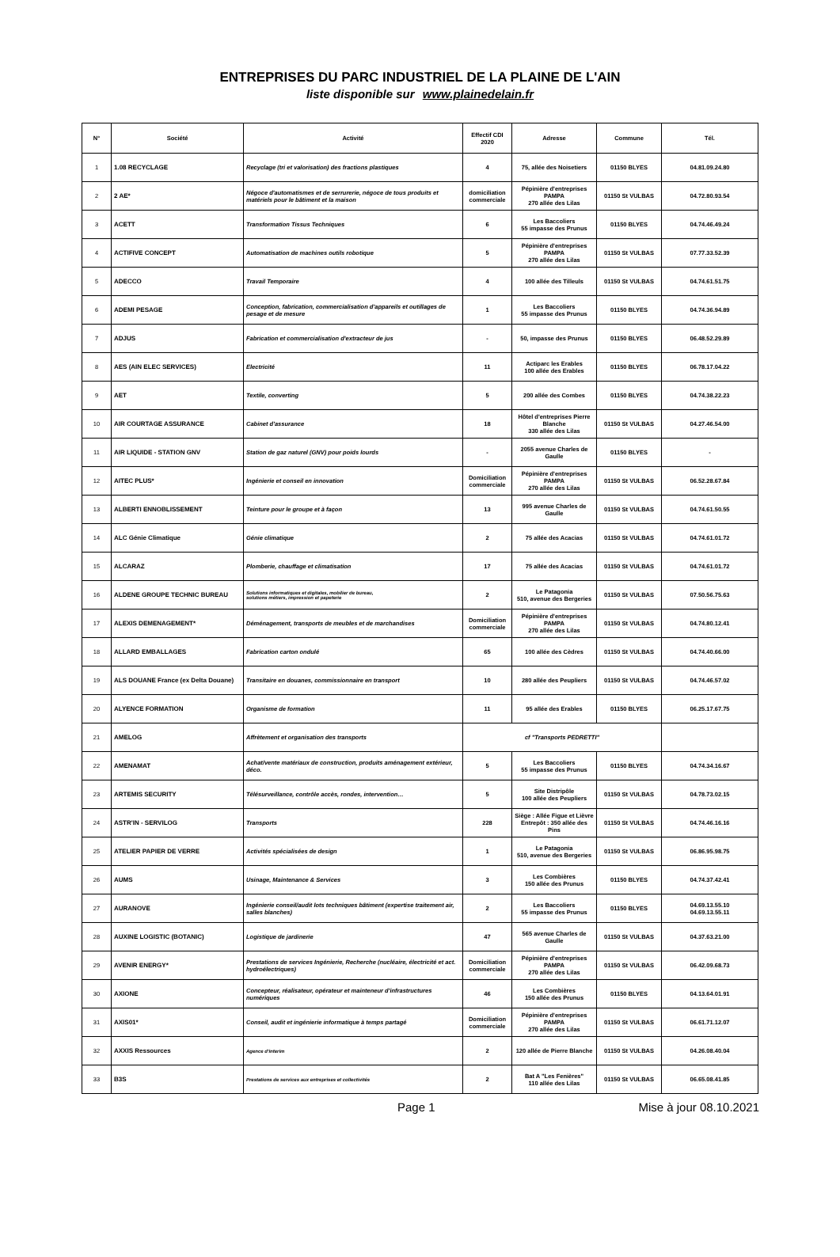ENTREPRISES DU PARC INDUSTRIEL DE LA PLAINE DE L'AIN
liste disponible sur www.plainedelain.fr
| N° | Société | Activité | Effectif CDI 2020 | Adresse | Commune | Tél. |
| --- | --- | --- | --- | --- | --- | --- |
| 1 | 1.08 RECYCLAGE | Recyclage (tri et valorisation) des fractions plastiques | 4 | 75, allée des Noisetiers | 01150 BLYES | 04.81.09.24.80 |
| 2 | 2 AE* | Négoce d'automatismes et de serrurerie, négoce de tous produits et matériels pour le bâtiment et la maison | domiciliation commerciale | Pépinière d'entreprises PAMPA 270 allée des Lilas | 01150 St VULBAS | 04.72.80.93.54 |
| 3 | ACETT | Transformation Tissus Techniques | 6 | Les Baccoliers 55 impasse des Prunus | 01150 BLYES | 04.74.46.49.24 |
| 4 | ACTIFIVE CONCEPT | Automatisation de machines outils robotique | 5 | Pépinière d'entreprises PAMPA 270 allée des Lilas | 01150 St VULBAS | 07.77.33.52.39 |
| 5 | ADECCO | Travail Temporaire | 4 | 100 allée des Tilleuls | 01150 St VULBAS | 04.74.61.51.75 |
| 6 | ADEMI PESAGE | Conception, fabrication, commercialisation d'appareils et outillages de pesage et de mesure | 1 | Les Baccoliers 55 impasse des Prunus | 01150 BLYES | 04.74.36.94.89 |
| 7 | ADJUS | Fabrication et commercialisation d'extracteur de jus | - | 50, impasse des Prunus | 01150 BLYES | 06.48.52.29.89 |
| 8 | AES (AIN ELEC SERVICES) | Electricité | 11 | Actiparc les Erables 100 allée des Erables | 01150 BLYES | 06.78.17.04.22 |
| 9 | AET | Textile, converting | 5 | 200 allée des Combes | 01150 BLYES | 04.74.38.22.23 |
| 10 | AIR COURTAGE ASSURANCE | Cabinet d'assurance | 18 | Hôtel d'entreprises Pierre Blanche 330 allée des Lilas | 01150 St VULBAS | 04.27.46.54.00 |
| 11 | AIR LIQUIDE - STATION GNV | Station de gaz naturel (GNV) pour poids lourds | - | 2055 avenue Charles de Gaulle | 01150 BLYES | - |
| 12 | AITEC PLUS* | Ingénierie et conseil en innovation | Domiciliation commerciale | Pépinière d'entreprises PAMPA 270 allée des Lilas | 01150 St VULBAS | 06.52.28.67.84 |
| 13 | ALBERTI ENNOBLISSEMENT | Teinture pour le groupe et à façon | 13 | 995 avenue Charles de Gaulle | 01150 St VULBAS | 04.74.61.50.55 |
| 14 | ALC Génie Climatique | Génie climatique | 2 | 75 allée des Acacias | 01150 St VULBAS | 04.74.61.01.72 |
| 15 | ALCARAZ | Plomberie, chauffage et climatisation | 17 | 75 allée des Acacias | 01150 St VULBAS | 04.74.61.01.72 |
| 16 | ALDENE GROUPE TECHNIC BUREAU | Solutions informatiques et digitales, mobilier de bureau, solutions métiers, impression et papeterie | 2 | Le Patagonia 510, avenue des Bergeries | 01150 St VULBAS | 07.50.56.75.63 |
| 17 | ALEXIS DEMENAGEMENT* | Déménagement, transports de meubles et de marchandises | Domiciliation commerciale | Pépinière d'entreprises PAMPA 270 allée des Lilas | 01150 St VULBAS | 04.74.80.12.41 |
| 18 | ALLARD EMBALLAGES | Fabrication carton ondulé | 65 | 100 allée des Cèdres | 01150 St VULBAS | 04.74.40.66.00 |
| 19 | ALS DOUANE France (ex Delta Douane) | Transitaire en douanes, commissionnaire en transport | 10 | 280 allée des Peupliers | 01150 St VULBAS | 04.74.46.57.02 |
| 20 | ALYENCE FORMATION | Organisme de formation | 11 | 95 allée des Erables | 01150 BLYES | 06.25.17.67.75 |
| 21 | AMELOG | Affrètement et organisation des transports | cf "Transports PEDRETTI" | | | |
| 22 | AMENAMAT | Achat/vente matériaux de construction, produits aménagement extérieur, déco. | 5 | Les Baccoliers 55 impasse des Prunus | 01150 BLYES | 04.74.34.16.67 |
| 23 | ARTEMIS SECURITY | Télésurveillance, contrôle accès, rondes, intervention… | 5 | Site Distripôle 100 allée des Peupliers | 01150 St VULBAS | 04.78.73.02.15 |
| 24 | ASTR'IN - SERVILOG | Transports | 228 | Siège : Allée Figue et Lièvre Entrepôt : 350 allée des Pins | 01150 St VULBAS | 04.74.46.16.16 |
| 25 | ATELIER PAPIER DE VERRE | Activités spécialisées de design | 1 | Le Patagonia 510, avenue des Bergeries | 01150 St VULBAS | 06.86.95.98.75 |
| 26 | AUMS | Usinage, Maintenance & Services | 3 | Les Combières 150 allée des Prunus | 01150 BLYES | 04.74.37.42.41 |
| 27 | AURANOVE | Ingénierie conseil/audit lots techniques bâtiment (expertise traitement air, salles blanches) | 2 | Les Baccoliers 55 impasse des Prunus | 01150 BLYES | 04.69.13.55.10 04.69.13.55.11 |
| 28 | AUXINE LOGISTIC (BOTANIC) | Logistique de jardinerie | 47 | 565 avenue Charles de Gaulle | 01150 St VULBAS | 04.37.63.21.00 |
| 29 | AVENIR ENERGY* | Prestations de services Ingénierie, Recherche (nucléaire, électricité et act. hydroélectriques) | Domiciliation commerciale | Pépinière d'entreprises PAMPA 270 allée des Lilas | 01150 St VULBAS | 06.42.09.68.73 |
| 30 | AXIONE | Concepteur, réalisateur, opérateur et mainteneur d'infrastructures numériques | 46 | Les Combières 150 allée des Prunus | 01150 BLYES | 04.13.64.01.91 |
| 31 | AXIS01* | Conseil, audit et ingénierie informatique à temps partagé | Domiciliation commerciale | Pépinière d'entreprises PAMPA 270 allée des Lilas | 01150 St VULBAS | 06.61.71.12.07 |
| 32 | AXXIS Ressources | Agence d'interim | 2 | 120 allée de Pierre Blanche | 01150 St VULBAS | 04.26.08.40.04 |
| 33 | B3S | Prestations de services aux entreprises et collectivités | 2 | Bat A "Les Fenières" 110 allée des Lilas | 01150 St VULBAS | 06.65.08.41.85 |
Page 1 Mise à jour 08.10.2021